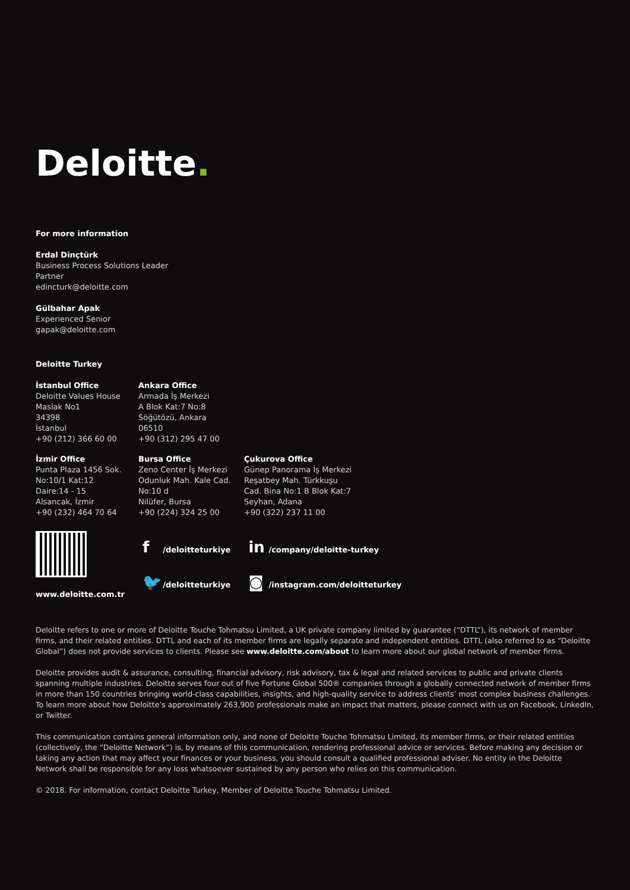Deloitte.
For more information
Erdal Dinçtürk
Business Process Solutions Leader
Partner
edincturk@deloitte.com
Gülbahar Apak
Experienced Senior
gapak@deloitte.com
Deloitte Turkey
İstanbul Office
Deloitte Values House
Maslak No1
34398
İstanbul
+90 (212) 366 60 00
Ankara Office
Armada İş Merkezi
A Blok Kat:7 No:8
Söğütözü, Ankara
06510
+90 (312) 295 47 00
İzmir Office
Punta Plaza 1456 Sok.
No:10/1 Kat:12
Daire:14 - 15
Alsancak, İzmir
+90 (232) 464 70 64
Bursa Office
Zeno Center İş Merkezi
Odunluk Mah. Kale Cad.
No:10 d
Nilüfer, Bursa
+90 (224) 324 25 00
Çukurova Office
Günep Panorama İş Merkezi
Reşatbey Mah. Türkkuşu
Cad. Bina No:1 B Blok Kat:7
Seyhan, Adana
+90 (322) 237 11 00
www.deloitte.com.tr
f /deloitteturkiye
🐦 /deloitteturkiye
in /company/deloitte-turkey
◙ /instagram.com/deloitteturkey
Deloitte refers to one or more of Deloitte Touche Tohmatsu Limited, a UK private company limited by guarantee (“DTTL”), its network of member firms, and their related entities. DTTL and each of its member firms are legally separate and independent entities. DTTL (also referred to as “Deloitte Global”) does not provide services to clients. Please see www.deloitte.com/about to learn more about our global network of member firms.
Deloitte provides audit & assurance, consulting, financial advisory, risk advisory, tax & legal and related services to public and private clients spanning multiple industries. Deloitte serves four out of five Fortune Global 500® companies through a globally connected network of member firms in more than 150 countries bringing world-class capabilities, insights, and high-quality service to address clients’ most complex business challenges. To learn more about how Deloitte’s approximately 263,900 professionals make an impact that matters, please connect with us on Facebook, LinkedIn, or Twitter.
This communication contains general information only, and none of Deloitte Touche Tohmatsu Limited, its member firms, or their related entities (collectively, the “Deloitte Network”) is, by means of this communication, rendering professional advice or services. Before making any decision or taking any action that may affect your finances or your business, you should consult a qualified professional adviser. No entity in the Deloitte Network shall be responsible for any loss whatsoever sustained by any person who relies on this communication.
© 2018. For information, contact Deloitte Turkey, Member of Deloitte Touche Tohmatsu Limited.